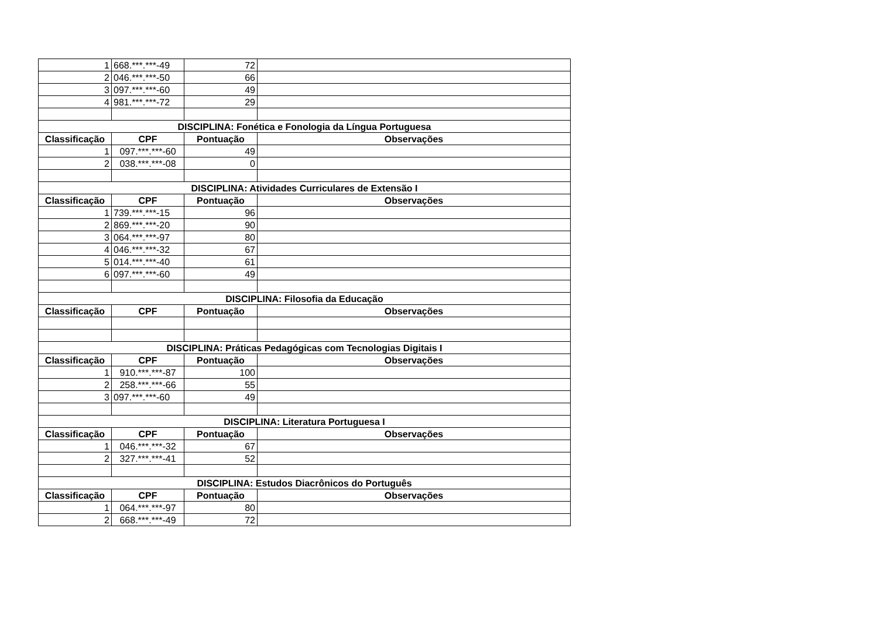| 1 | 668.***.***-49 | 72 | |
| 2 | 046.***.***-50 | 66 | |
| 3 | 097.***.***-60 | 49 | |
| 4 | 981.***.***-72 | 29 | |
| DISCIPLINA: Fonética e Fonologia da Língua Portuguesa | | | |
| Classificação | CPF | Pontuação | Observações |
| 1 | 097.***.***-60 | 49 | |
| 2 | 038.***.***-08 | 0 | |
| DISCIPLINA: Atividades Curriculares de Extensão I | | | |
| Classificação | CPF | Pontuação | Observações |
| 1 | 739.***.***-15 | 96 | |
| 2 | 869.***.***-20 | 90 | |
| 3 | 064.***.***-97 | 80 | |
| 4 | 046.***.***-32 | 67 | |
| 5 | 014.***.***-40 | 61 | |
| 6 | 097.***.***-60 | 49 | |
| DISCIPLINA: Filosofia da Educação | | | |
| Classificação | CPF | Pontuação | Observações |
| DISCIPLINA: Práticas Pedagógicas com Tecnologias Digitais I | | | |
| Classificação | CPF | Pontuação | Observações |
| 1 | 910.***.***-87 | 100 | |
| 2 | 258.***.***-66 | 55 | |
| 3 | 097.***.***-60 | 49 | |
| DISCIPLINA: Literatura Portuguesa I | | | |
| Classificação | CPF | Pontuação | Observações |
| 1 | 046.***.***-32 | 67 | |
| 2 | 327.***.***-41 | 52 | |
| DISCIPLINA: Estudos Diacrônicos do Português | | | |
| Classificação | CPF | Pontuação | Observações |
| 1 | 064.***.***-97 | 80 | |
| 2 | 668.***.***-49 | 72 | |